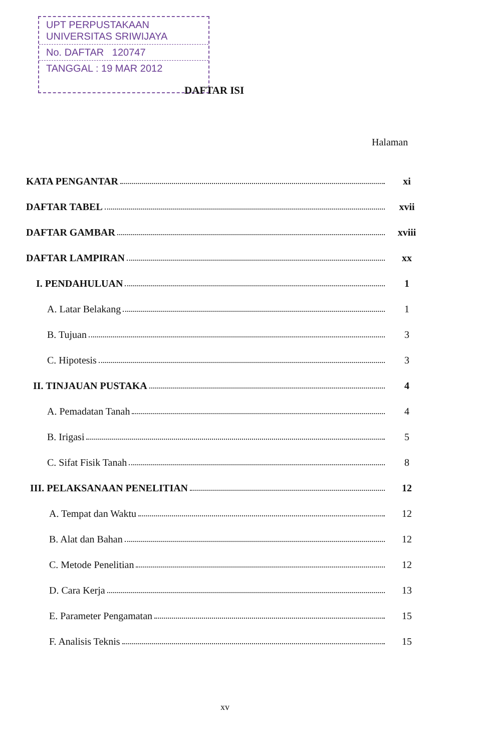UPT PERPUSTAKAAN
UNIVERSITAS SRIWIJAYA
No. DAFTAR 120747
TANGGAL : 19 MAR 2012
DAFTAR ISI
Halaman
KATA PENGANTAR xi
DAFTAR TABEL xvii
DAFTAR GAMBAR xviii
DAFTAR LAMPIRAN xx
I. PENDAHULUAN 1
A. Latar Belakang 1
B. Tujuan 3
C. Hipotesis 3
II. TINJAUAN PUSTAKA 4
A. Pemadatan Tanah 4
B. Irigasi 5
C. Sifat Fisik Tanah 8
III. PELAKSANAAN PENELITIAN 12
A. Tempat dan Waktu 12
B. Alat dan Bahan 12
C. Metode Penelitian 12
D. Cara Kerja 13
E. Parameter Pengamatan 15
F. Analisis Teknis 15
xv